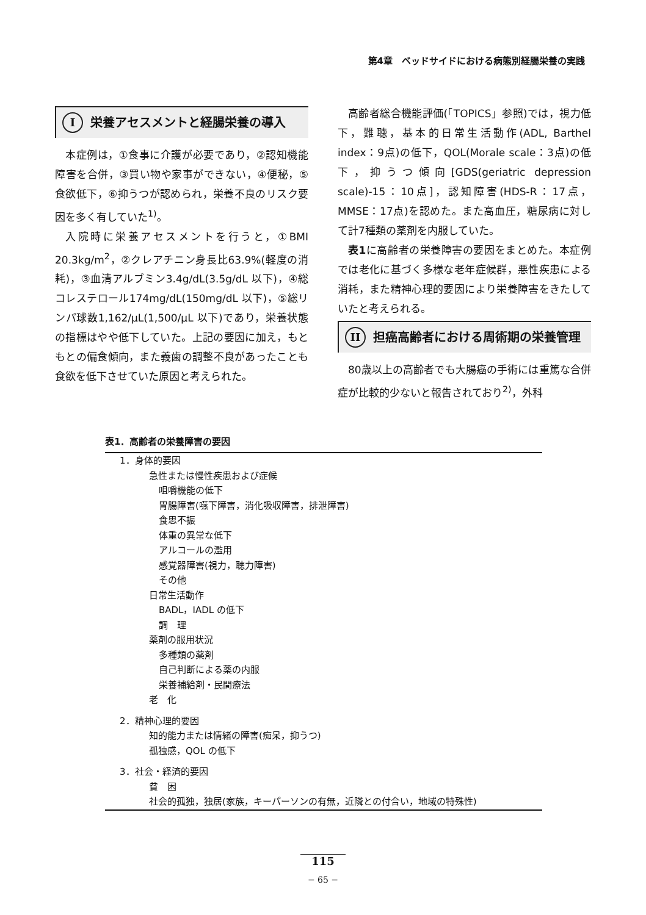第4章　ベッドサイドにおける病態別経腸栄養の実践
I栄養アセスメントと経腸栄養の導入
本症例は，①食事に介護が必要であり，②認知機能障害を合併，③買い物や家事ができない，④便秘，⑤食欲低下，⑥抑うつが認められ，栄養不良のリスク要因を多く有していた<sup>1)</sup>。
入院時に栄養アセスメントを行うと，①BMI 20.3kg/m<sup>2</sup>，②クレアチニン身長比63.9%(軽度の消耗)，③血清アルブミン3.4g/dL(3.5g/dL 以下)，④総コレステロール174mg/dL(150mg/dL 以下)，⑤総リンパ球数1,162/μL(1,500/μL 以下)であり，栄養状態の指標はやや低下していた。上記の要因に加え，もともとの偏食傾向，また義歯の調整不良があったことも食欲を低下させていた原因と考えられた。
高齢者総合機能評価(「TOPICS」参照)では，視力低下，難聴，基本的日常生活動作(ADL, Barthel index：9点)の低下，QOL(Morale scale：3点)の低下，抑うつ傾向[GDS(geriatric depression scale)-15：10点]，認知障害(HDS-R：17点，MMSE：17点)を認めた。また高血圧，糖尿病に対して計7種類の薬剤を内服していた。
表1に高齢者の栄養障害の要因をまとめた。本症例では老化に基づく多様な老年症候群，悪性疾患による消耗，また精神心理的要因により栄養障害をきたしていたと考えられる。
II 担癌高齢者における周術期の栄養管理
80歳以上の高齢者でも大腸癌の手術には重篤な合併症が比較的少ないと報告されており<sup>2)</sup>，外科
表1．高齢者の栄養障害の要因
| 1．身体的要因 |
| 急性または慢性疾患および症候 |
| 咀嚼機能の低下 |
| 胃腸障害(嚥下障害，消化吸収障害，排泄障害) |
| 食思不振 |
| 体重の異常な低下 |
| アルコールの濫用 |
| 感覚器障害(視力，聴力障害) |
| その他 |
| 日常生活動作 |
| BADL，IADL の低下 |
| 調 理 |
| 薬剤の服用状況 |
| 多種類の薬剤 |
| 自己判断による薬の内服 |
| 栄養補給剤・民間療法 |
| 老 化 |
| 2．精神心理的要因 |
| 知的能力または情緒の障害(痴呆，抑うつ) |
| 孤独感，QOL の低下 |
| 3．社会・経済的要因 |
| 貧 困 |
| 社会的孤独，独居(家族，キーパーソンの有無，近隣との付合い，地域の特殊性) |
115
− 65 −